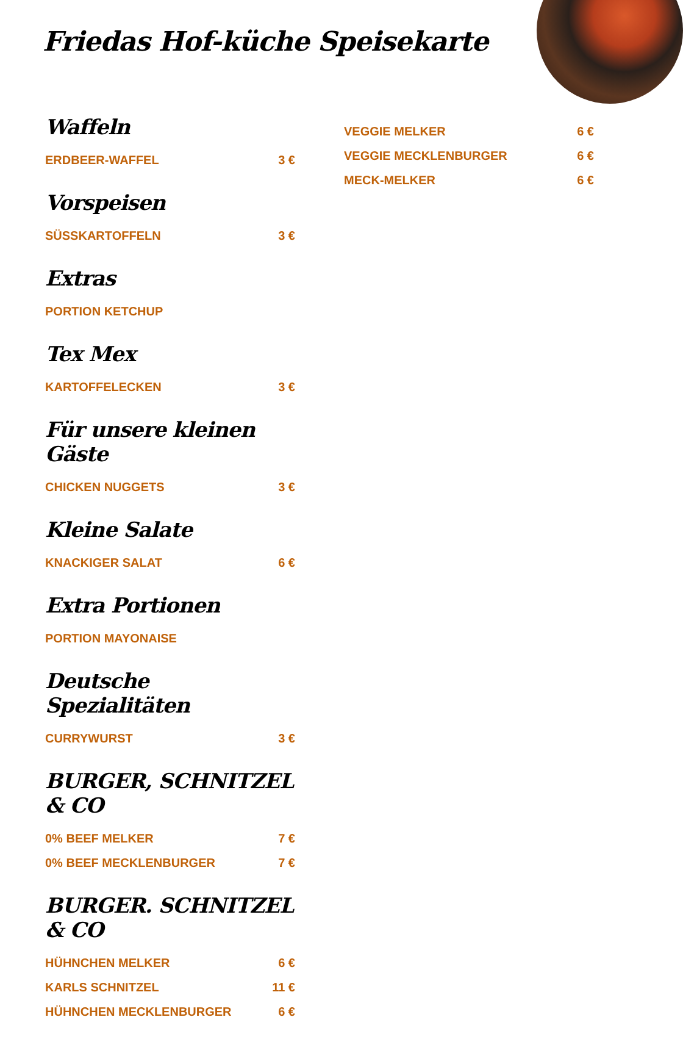Friedas Hof-küche Speisekarte
Waffeln
ERDBEER-WAFFEL 3 €
Vorspeisen
SÜSSKARTOFFELN 3 €
Extras
PORTION KETCHUP
Tex Mex
KARTOFFELECKEN 3 €
Für unsere kleinen Gäste
CHICKEN NUGGETS 3 €
Kleine Salate
KNACKIGER SALAT 6 €
Extra Portionen
PORTION MAYONAISE
Deutsche Spezialitäten
CURRYWURST 3 €
BURGER, SCHNITZEL & CO
0% BEEF MELKER 7 €
0% BEEF MECKLENBURGER 7 €
BURGER. SCHNITZEL & CO
HÜHNCHEN MELKER 6 €
KARLS SCHNITZEL 11 €
HÜHNCHEN MECKLENBURGER 6 €
VEGGIE MELKER 6 €
VEGGIE MECKLENBURGER 6 €
MECK-MELKER 6 €